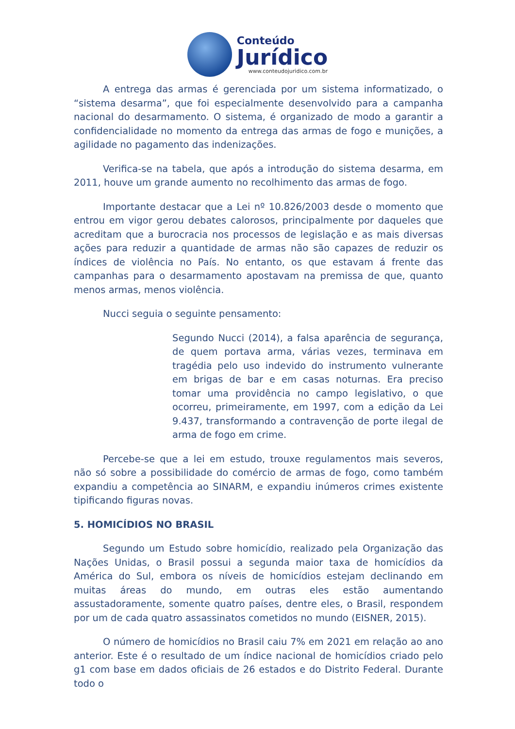Conteúdo
Jurídico
www.conteudojuridico.com.br
A entrega das armas é gerenciada por um sistema informatizado, o “sistema desarma”, que foi especialmente desenvolvido para a campanha nacional do desarmamento. O sistema, é organizado de modo a garantir a confidencialidade no momento da entrega das armas de fogo e munições, a agilidade no pagamento das indenizações.
Verifica-se na tabela, que após a introdução do sistema desarma, em 2011, houve um grande aumento no recolhimento das armas de fogo.
Importante destacar que a Lei nº 10.826/2003 desde o momento que entrou em vigor gerou debates calorosos, principalmente por daqueles que acreditam que a burocracia nos processos de legislação e as mais diversas ações para reduzir a quantidade de armas não são capazes de reduzir os índices de violência no País. No entanto, os que estavam á frente das campanhas para o desarmamento apostavam na premissa de que, quanto menos armas, menos violência.
Nucci seguia o seguinte pensamento:
Segundo Nucci (2014), a falsa aparência de segurança, de quem portava arma, várias vezes, terminava em tragédia pelo uso indevido do instrumento vulnerante em brigas de bar e em casas noturnas. Era preciso tomar uma providência no campo legislativo, o que ocorreu, primeiramente, em 1997, com a edição da Lei 9.437, transformando a contravenção de porte ilegal de arma de fogo em crime.
Percebe-se que a lei em estudo, trouxe regulamentos mais severos, não só sobre a possibilidade do comércio de armas de fogo, como também expandiu a competência ao SINARM, e expandiu inúmeros crimes existente tipificando figuras novas.
5. HOMICÍDIOS NO BRASIL
Segundo um Estudo sobre homicídio, realizado pela Organização das Nações Unidas, o Brasil possui a segunda maior taxa de homicídios da América do Sul, embora os níveis de homicídios estejam declinando em muitas áreas do mundo, em outras eles estão aumentando assustadoramente, somente quatro países, dentre eles, o Brasil, respondem por um de cada quatro assassinatos cometidos no mundo (EISNER, 2015).
O número de homicídios no Brasil caiu 7% em 2021 em relação ao ano anterior. Este é o resultado de um índice nacional de homicídios criado pelo g1 com base em dados oficiais de 26 estados e do Distrito Federal. Durante todo o